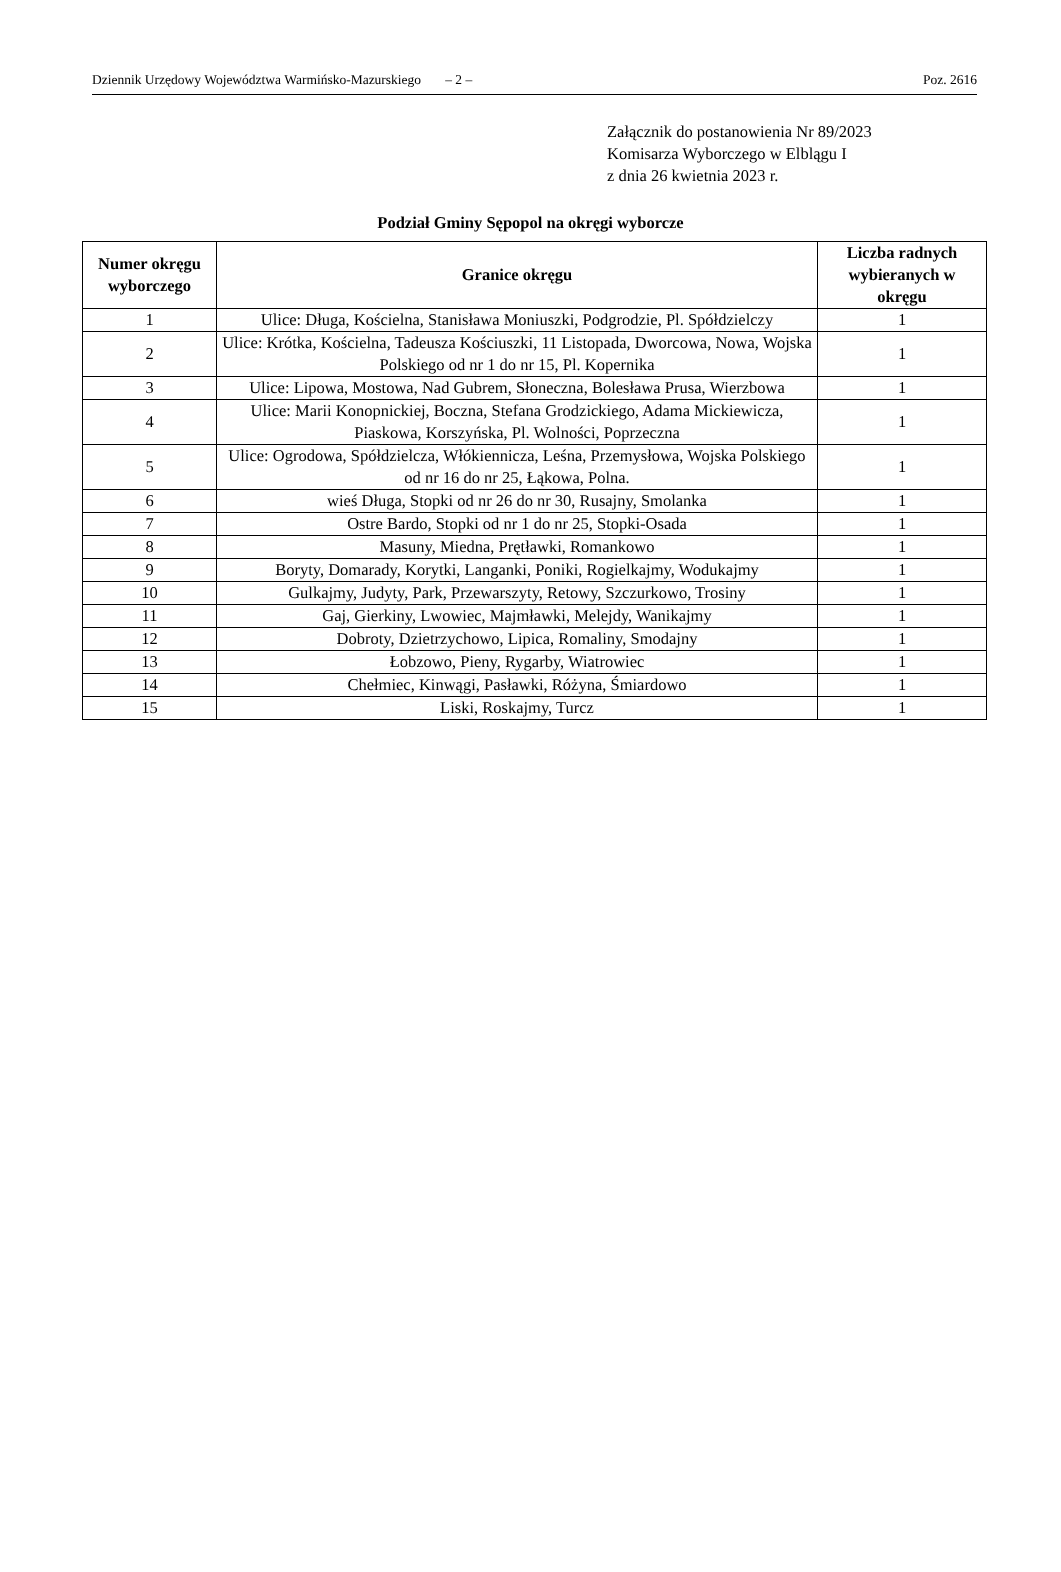Dziennik Urzędowy Województwa Warmińsko-Mazurskiego – 2 – Poz. 2616
Załącznik do postanowienia Nr 89/2023
Komisarza Wyborczego w Elblągu I
z dnia 26 kwietnia 2023 r.
Podział Gminy Sępopol na okręgi wyborcze
| Numer okręgu wyborczego | Granice okręgu | Liczba radnych wybieranych w okręgu |
| --- | --- | --- |
| 1 | Ulice: Długa, Kościelna, Stanisława Moniuszki, Podgrodzie, Pl. Spółdzielczy | 1 |
| 2 | Ulice: Krótka, Kościelna, Tadeusza Kościuszki, 11 Listopada, Dworcowa, Nowa, Wojska Polskiego od nr 1 do nr 15, Pl. Kopernika | 1 |
| 3 | Ulice: Lipowa, Mostowa, Nad Gubrem, Słoneczna, Bolesława Prusa, Wierzbowa | 1 |
| 4 | Ulice: Marii Konopnickiej, Boczna, Stefana Grodzickiego, Adama Mickiewicza, Piaskowa, Korszyńska, Pl. Wolności, Poprzeczna | 1 |
| 5 | Ulice: Ogrodowa, Spółdzielcza, Włókiennicza, Leśna, Przemysłowa, Wojska Polskiego od nr 16 do nr 25, Łąkowa, Polna. | 1 |
| 6 | wieś Długa, Stopki od nr 26 do nr 30, Rusajny, Smolanka | 1 |
| 7 | Ostre Bardo, Stopki od nr 1 do nr 25, Stopki-Osada | 1 |
| 8 | Masuny, Miedna, Prętławki, Romankowo | 1 |
| 9 | Boryty, Domarady, Korytki, Langanki, Poniki, Rogielkajmy, Wodukajmy | 1 |
| 10 | Gulkajmy, Judyty, Park, Przewarszyty, Retowy, Szczurkowo, Trosiny | 1 |
| 11 | Gaj, Gierkiny, Lwowiec, Majmławki, Melejdy, Wanikajmy | 1 |
| 12 | Dobroty, Dzietrzychowo, Lipica, Romaliny, Smodajny | 1 |
| 13 | Łobzowo, Pieny, Rygarby, Wiatrowiec | 1 |
| 14 | Chełmiec, Kinwągi, Pasławki, Różyna, Śmiardowo | 1 |
| 15 | Liski, Roskajmy, Turcz | 1 |